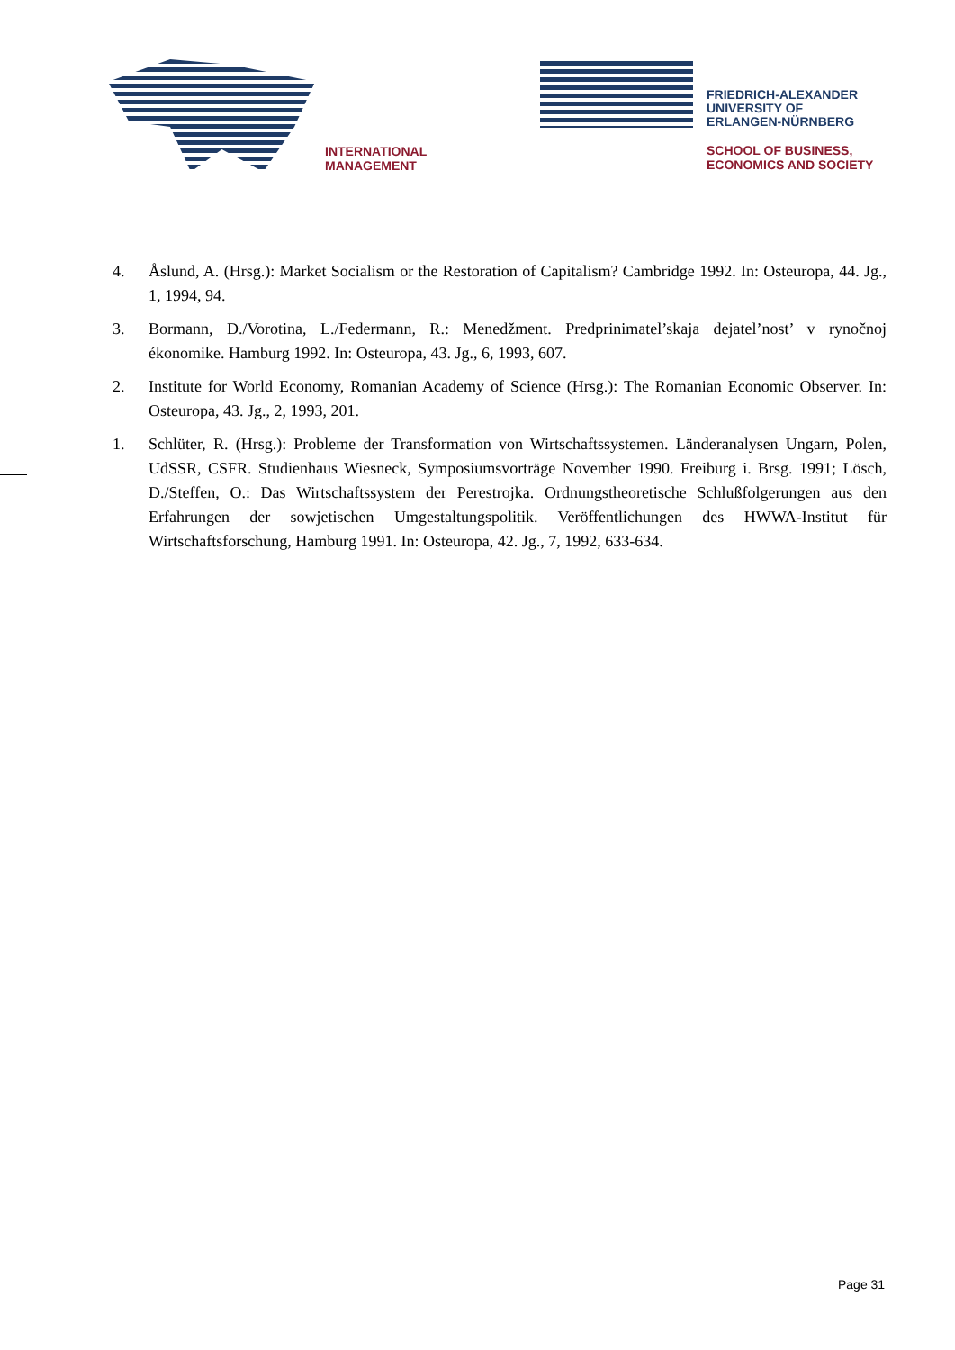INTERNATIONAL
MANAGEMENT
FRIEDRICH-ALEXANDER
UNIVERSITY OF
ERLANGEN-NÜRNBERG
SCHOOL OF BUSINESS,
ECONOMICS AND SOCIETY
4. Åslund, A. (Hrsg.): Market Socialism or the Restoration of Capitalism? Cambridge 1992. In: Osteuropa, 44. Jg., 1, 1994, 94.
3. Bormann, D./Vorotina, L./Federmann, R.: Menedžment. Predprinimatel’skaja dejatel’nost’ v rynočnoj ékonomike. Hamburg 1992. In: Osteuropa, 43. Jg., 6, 1993, 607.
2. Institute for World Economy, Romanian Academy of Science (Hrsg.): The Romanian Economic Observer. In: Osteuropa, 43. Jg., 2, 1993, 201.
1. Schlüter, R. (Hrsg.): Probleme der Transformation von Wirtschaftssystemen. Länderanalysen Ungarn, Polen, UdSSR, CSFR. Studienhaus Wiesneck, Symposiumsvorträge November 1990. Freiburg i. Brsg. 1991; Lösch, D./Steffen, O.: Das Wirtschaftssystem der Perestrojka. Ordnungstheoretische Schlußfolgerungen aus den Erfahrungen der sowjetischen Umgestaltungspolitik. Veröffentlichungen des HWWA-Institut für Wirtschaftsforschung, Hamburg 1991. In: Osteuropa, 42. Jg., 7, 1992, 633-634.
Page 31